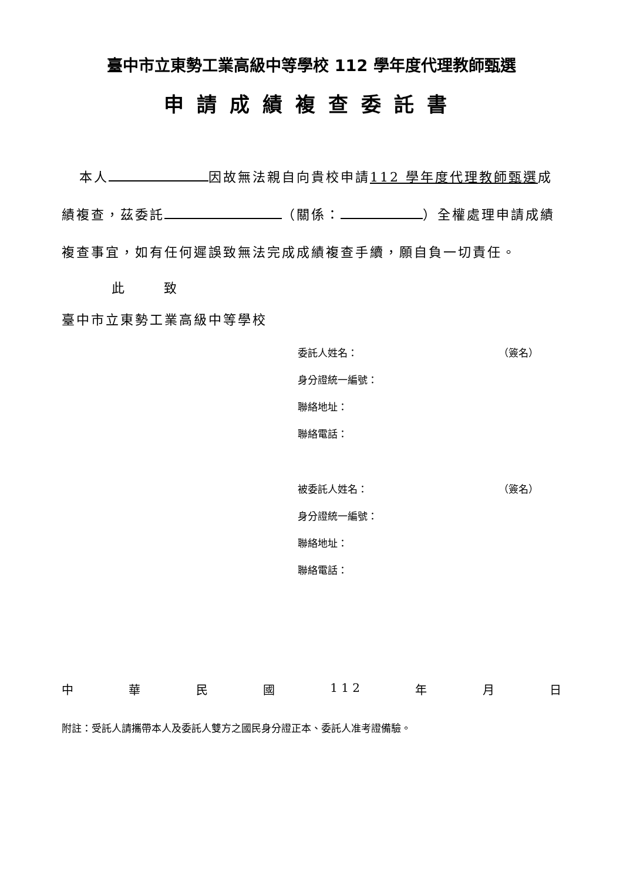臺中市立東勢工業高級中等學校 112 學年度代理教師甄選
申請成績複查委託書
本人 因故無法親自向貴校申請112 學年度代理教師甄選成績複查，茲委託 （關係： ）全權處理申請成績複查事宜，如有任何遲誤致無法完成成績複查手續，願自負一切責任。
此 致
臺中市立東勢工業高級中等學校
委託人姓名： （簽名）
身分證統一編號：
聯絡地址：
聯絡電話：
被委託人姓名： （簽名）
身分證統一編號：
聯絡地址：
聯絡電話：
中 華 民 國 1 1 2 年 月 日
附註：受託人請攜帶本人及委託人雙方之國民身分證正本、委託人准考證備驗。